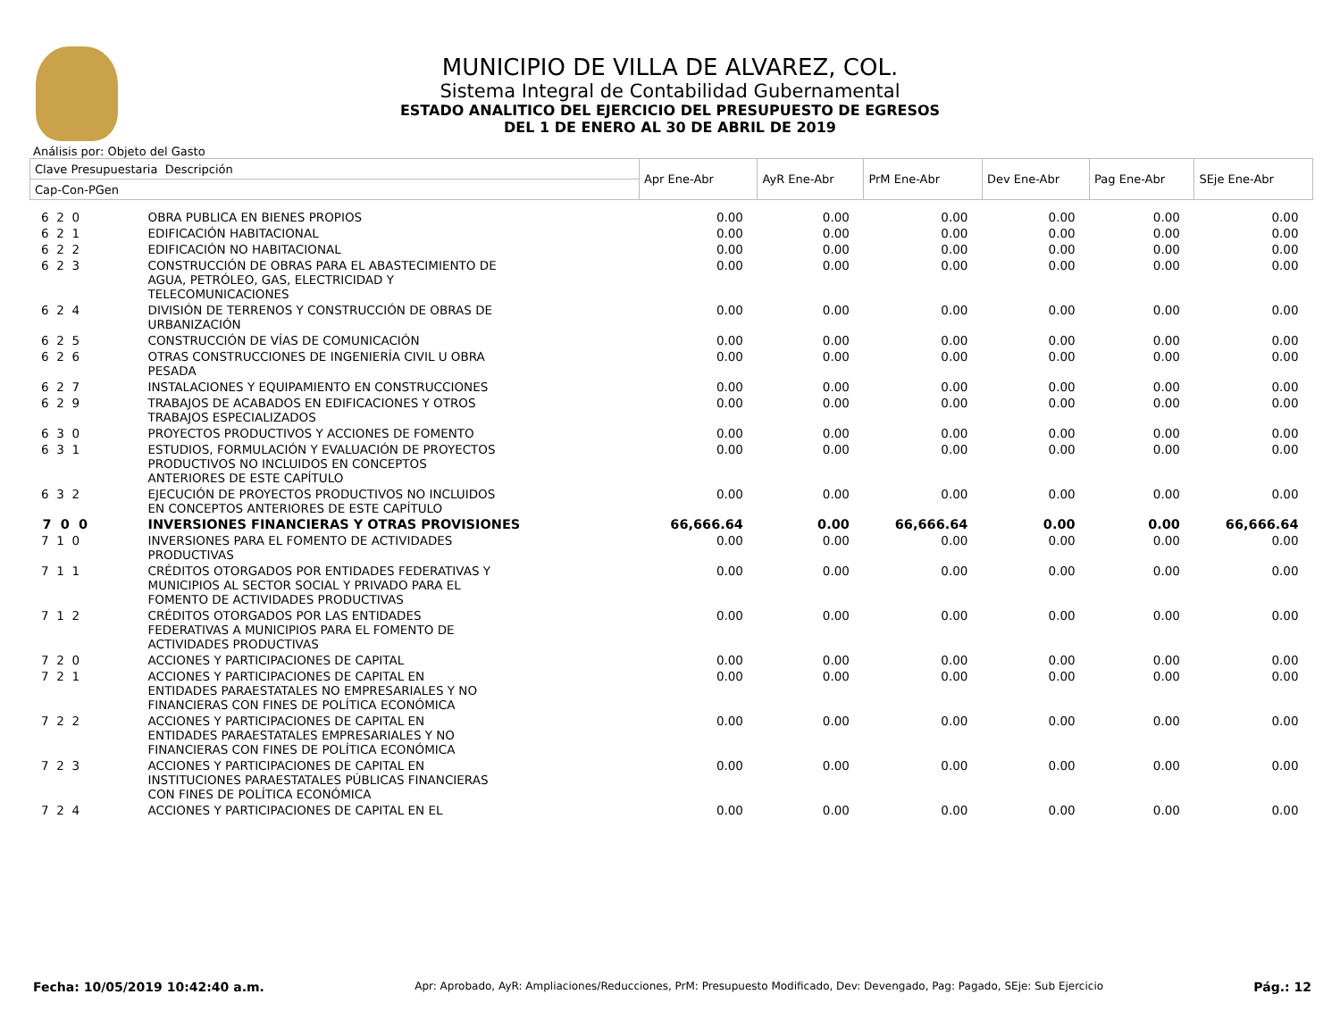MUNICIPIO DE VILLA DE ALVAREZ, COL.
Sistema Integral de Contabilidad Gubernamental
ESTADO ANALITICO DEL EJERCICIO DEL PRESUPUESTO DE EGRESOS
DEL 1 DE ENERO AL 30 DE ABRIL DE 2019
Análisis por: Objeto del Gasto
| Clave Presupuestaria Descripción | | Apr Ene-Abr | AyR Ene-Abr | PrM Ene-Abr | Dev Ene-Abr | Pag Ene-Abr | SEje Ene-Abr |
| --- | --- | --- | --- | --- | --- | --- | --- |
| Cap-Con-PGen | | | | | | | |
| 6 2 0 | OBRA PUBLICA EN BIENES PROPIOS | 0.00 | 0.00 | 0.00 | 0.00 | 0.00 | 0.00 |
| 6 2 1 | EDIFICACIÓN HABITACIONAL | 0.00 | 0.00 | 0.00 | 0.00 | 0.00 | 0.00 |
| 6 2 2 | EDIFICACIÓN NO HABITACIONAL | 0.00 | 0.00 | 0.00 | 0.00 | 0.00 | 0.00 |
| 6 2 3 | CONSTRUCCIÓN DE OBRAS PARA EL ABASTECIMIENTO DE AGUA, PETRÓLEO, GAS, ELECTRICIDAD Y TELECOMUNICACIONES | 0.00 | 0.00 | 0.00 | 0.00 | 0.00 | 0.00 |
| 6 2 4 | DIVISIÓN DE TERRENOS Y CONSTRUCCIÓN DE OBRAS DE URBANIZACIÓN | 0.00 | 0.00 | 0.00 | 0.00 | 0.00 | 0.00 |
| 6 2 5 | CONSTRUCCIÓN DE VÍAS DE COMUNICACIÓN | 0.00 | 0.00 | 0.00 | 0.00 | 0.00 | 0.00 |
| 6 2 6 | OTRAS CONSTRUCCIONES DE INGENIERÍA CIVIL U OBRA PESADA | 0.00 | 0.00 | 0.00 | 0.00 | 0.00 | 0.00 |
| 6 2 7 | INSTALACIONES Y EQUIPAMIENTO EN CONSTRUCCIONES | 0.00 | 0.00 | 0.00 | 0.00 | 0.00 | 0.00 |
| 6 2 9 | TRABAJOS DE ACABADOS EN EDIFICACIONES Y OTROS TRABAJOS ESPECIALIZADOS | 0.00 | 0.00 | 0.00 | 0.00 | 0.00 | 0.00 |
| 6 3 0 | PROYECTOS PRODUCTIVOS Y ACCIONES DE FOMENTO | 0.00 | 0.00 | 0.00 | 0.00 | 0.00 | 0.00 |
| 6 3 1 | ESTUDIOS, FORMULACIÓN Y EVALUACIÓN DE PROYECTOS PRODUCTIVOS NO INCLUIDOS EN CONCEPTOS ANTERIORES DE ESTE CAPÍTULO | 0.00 | 0.00 | 0.00 | 0.00 | 0.00 | 0.00 |
| 6 3 2 | EJECUCIÓN DE PROYECTOS PRODUCTIVOS NO INCLUIDOS EN CONCEPTOS ANTERIORES DE ESTE CAPÍTULO | 0.00 | 0.00 | 0.00 | 0.00 | 0.00 | 0.00 |
| 7 0 0 | INVERSIONES FINANCIERAS Y OTRAS PROVISIONES | 66,666.64 | 0.00 | 66,666.64 | 0.00 | 0.00 | 66,666.64 |
| 7 1 0 | INVERSIONES PARA EL FOMENTO DE ACTIVIDADES PRODUCTIVAS | 0.00 | 0.00 | 0.00 | 0.00 | 0.00 | 0.00 |
| 7 1 1 | CRÉDITOS OTORGADOS POR ENTIDADES FEDERATIVAS Y MUNICIPIOS AL SECTOR SOCIAL Y PRIVADO PARA EL FOMENTO DE ACTIVIDADES PRODUCTIVAS | 0.00 | 0.00 | 0.00 | 0.00 | 0.00 | 0.00 |
| 7 1 2 | CRÉDITOS OTORGADOS POR LAS ENTIDADES FEDERATIVAS A MUNICIPIOS PARA EL FOMENTO DE ACTIVIDADES PRODUCTIVAS | 0.00 | 0.00 | 0.00 | 0.00 | 0.00 | 0.00 |
| 7 2 0 | ACCIONES Y PARTICIPACIONES DE CAPITAL | 0.00 | 0.00 | 0.00 | 0.00 | 0.00 | 0.00 |
| 7 2 1 | ACCIONES Y PARTICIPACIONES DE CAPITAL EN ENTIDADES PARAESTATALES NO EMPRESARIALES Y NO FINANCIERAS CON FINES DE POLÍTICA ECONÓMICA | 0.00 | 0.00 | 0.00 | 0.00 | 0.00 | 0.00 |
| 7 2 2 | ACCIONES Y PARTICIPACIONES DE CAPITAL EN ENTIDADES PARAESTATALES EMPRESARIALES Y NO FINANCIERAS CON FINES DE POLÍTICA ECONÓMICA | 0.00 | 0.00 | 0.00 | 0.00 | 0.00 | 0.00 |
| 7 2 3 | ACCIONES Y PARTICIPACIONES DE CAPITAL EN INSTITUCIONES PARAESTATALES PÚBLICAS FINANCIERAS CON FINES DE POLÍTICA ECONÓMICA | 0.00 | 0.00 | 0.00 | 0.00 | 0.00 | 0.00 |
| 7 2 4 | ACCIONES Y PARTICIPACIONES DE CAPITAL EN EL | 0.00 | 0.00 | 0.00 | 0.00 | 0.00 | 0.00 |
Fecha: 10/05/2019 10:42:40 a.m. Apr: Aprobado, AyR: Ampliaciones/Reducciones, PrM: Presupuesto Modificado, Dev: Devengado, Pag: Pagado, SEje: Sub Ejercicio Pág.: 12